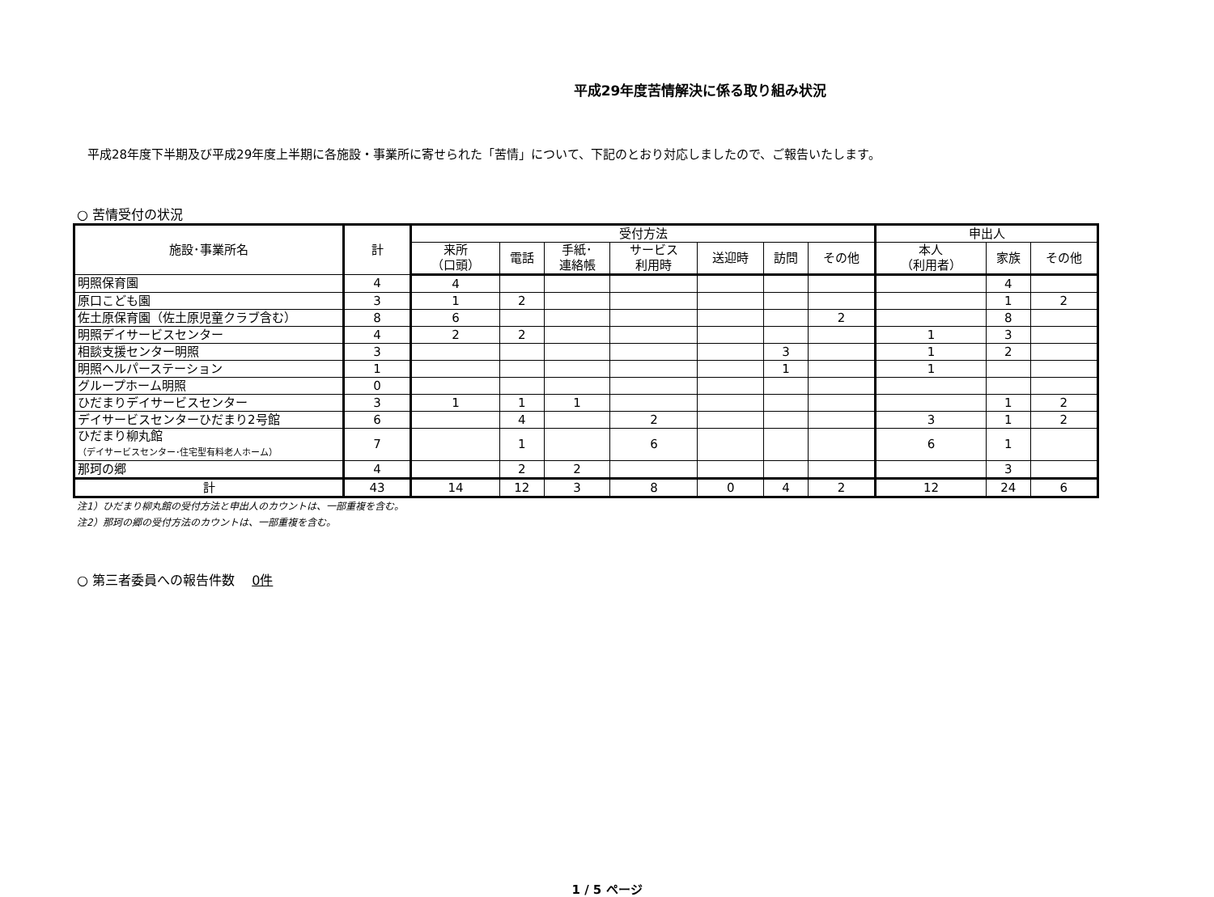平成29年度苦情解決に係る取り組み状況
平成28年度下半期及び平成29年度上半期に各施設・事業所に寄せられた「苦情」について、下記のとおり対応しましたので、ご報告いたします。
○ 苦情受付の状況
| 施設･事業所名 | 計 | 受付方法 | | | | | | | 申出人 | | |
| --- | --- | --- | --- | --- | --- | --- | --- | --- | --- | --- | --- |
| | | 来所 （口頭） | 電話 | 手紙･ 連絡帳 | サービス 利用時 | 送迎時 | 訪問 | その他 | 本人 （利用者） | 家族 | その他 |
| 明照保育園 | 4 | 4 | | | | | | | | 4 | |
| 原口こども園 | 3 | 1 | 2 | | | | | | | 1 | 2 |
| 佐土原保育園（佐土原児童クラブ含む） | 8 | 6 | | | | | | 2 | | 8 | |
| 明照デイサービスセンター | 4 | 2 | 2 | | | | | | 1 | 3 | |
| 相談支援センター明照 | 3 | | | | | | 3 | | 1 | 2 | |
| 明照ヘルパーステーション | 1 | | | | | | 1 | | 1 | | |
| グループホーム明照 | 0 | | | | | | | | | | |
| ひだまりデイサービスセンター | 3 | 1 | 1 | 1 | | | | | | 1 | 2 |
| デイサービスセンターひだまり2号館 | 6 | | 4 | | 2 | | | | 3 | 1 | 2 |
| ひだまり柳丸館 （デイサービスセンター･住宅型有料老人ホーム） | 7 | | 1 | | 6 | | | | 6 | 1 | |
| 那珂の郷 | 4 | | 2 | 2 | | | | | | 3 | |
| 計 | 43 | 14 | 12 | 3 | 8 | 0 | 4 | 2 | 12 | 24 | 6 |
注1）ひだまり柳丸館の受付方法と申出人のカウントは、一部重複を含む。
注2）那珂の郷の受付方法のカウントは、一部重複を含む。
○ 第三者委員への報告件数　 0件
1 / 5 ページ